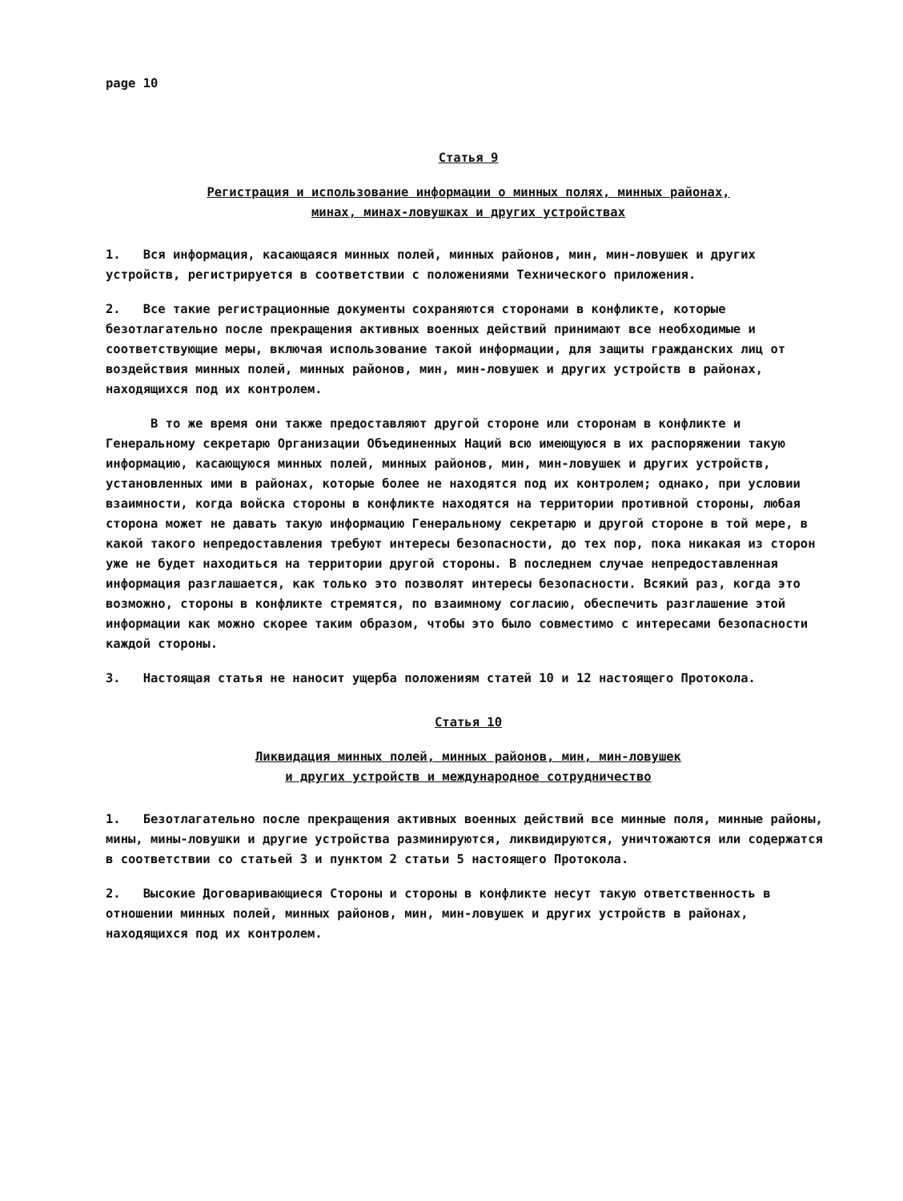page 10
Статья 9
Регистрация и использование информации о минных полях, минных районах,
минах, минах-ловушках и других устройствах
1. Вся информация, касающаяся минных полей, минных районов, мин, мин-ловушек и других устройств, регистрируется в соответствии с положениями Технического приложения.
2. Все такие регистрационные документы сохраняются сторонами в конфликте, которые безотлагательно после прекращения активных военных действий принимают все необходимые и соответствующие меры, включая использование такой информации, для защиты гражданских лиц от воздействия минных полей, минных районов, мин, мин-ловушек и других устройств в районах, находящихся под их контролем.
В то же время они также предоставляют другой стороне или сторонам в конфликте и Генеральному секретарю Организации Объединенных Наций всю имеющуюся в их распоряжении такую информацию, касающуюся минных полей, минных районов, мин, мин-ловушек и других устройств, установленных ими в районах, которые более не находятся под их контролем; однако, при условии взаимности, когда войска стороны в конфликте находятся на территории противной стороны, любая сторона может не давать такую информацию Генеральному секретарю и другой стороне в той мере, в какой такого непредоставления требуют интересы безопасности, до тех пор, пока никакая из сторон уже не будет находиться на территории другой стороны. В последнем случае непредоставленная информация разглашается, как только это позволят интересы безопасности. Всякий раз, когда это возможно, стороны в конфликте стремятся, по взаимному согласию, обеспечить разглашение этой информации как можно скорее таким образом, чтобы это было совместимо с интересами безопасности каждой стороны.
3. Настоящая статья не наносит ущерба положениям статей 10 и 12 настоящего Протокола.
Статья 10
Ликвидация минных полей, минных районов, мин, мин-ловушек
и других устройств и международное сотрудничество
1. Безотлагательно после прекращения активных военных действий все минные поля, минные районы, мины, мины-ловушки и другие устройства разминируются, ликвидируются, уничтожаются или содержатся в соответствии со статьей 3 и пунктом 2 статьи 5 настоящего Протокола.
2. Высокие Договаривающиеся Стороны и стороны в конфликте несут такую ответственность в отношении минных полей, минных районов, мин, мин-ловушек и других устройств в районах, находящихся под их контролем.